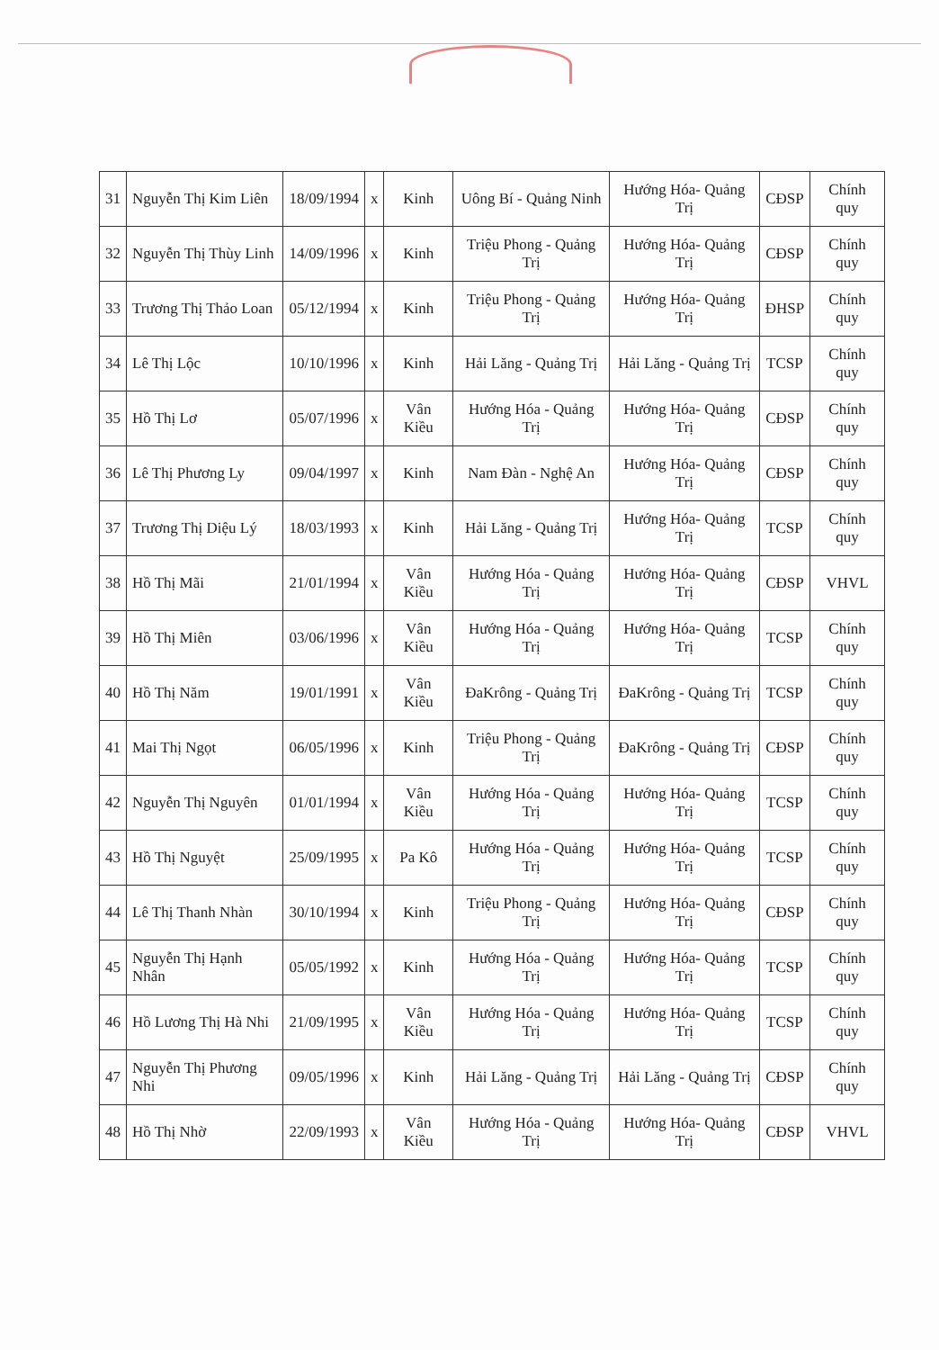| 31 | Nguyễn Thị Kim Liên | 18/09/1994 | x | Kinh | Uông Bí - Quảng Ninh | Hướng Hóa- Quảng Trị | CĐSP | Chính quy |
| 32 | Nguyễn Thị Thùy Linh | 14/09/1996 | x | Kinh | Triệu Phong - Quảng Trị | Hướng Hóa- Quảng Trị | CĐSP | Chính quy |
| 33 | Trương Thị Thảo Loan | 05/12/1994 | x | Kinh | Triệu Phong - Quảng Trị | Hướng Hóa- Quảng Trị | ĐHSP | Chính quy |
| 34 | Lê Thị Lộc | 10/10/1996 | x | Kinh | Hải Lăng - Quảng Trị | Hải Lăng - Quảng Trị | TCSP | Chính quy |
| 35 | Hồ Thị Lơ | 05/07/1996 | x | Vân Kiều | Hướng Hóa - Quảng Trị | Hướng Hóa- Quảng Trị | CĐSP | Chính quy |
| 36 | Lê Thị Phương Ly | 09/04/1997 | x | Kinh | Nam Đàn - Nghệ An | Hướng Hóa- Quảng Trị | CĐSP | Chính quy |
| 37 | Trương Thị Diệu Lý | 18/03/1993 | x | Kinh | Hải Lăng - Quảng Trị | Hướng Hóa- Quảng Trị | TCSP | Chính quy |
| 38 | Hồ Thị Mãi | 21/01/1994 | x | Vân Kiều | Hướng Hóa - Quảng Trị | Hướng Hóa- Quảng Trị | CĐSP | VHVL |
| 39 | Hồ Thị Miên | 03/06/1996 | x | Vân Kiều | Hướng Hóa - Quảng Trị | Hướng Hóa- Quảng Trị | TCSP | Chính quy |
| 40 | Hồ Thị Năm | 19/01/1991 | x | Vân Kiều | ĐaKrông - Quảng Trị | ĐaKrông - Quảng Trị | TCSP | Chính quy |
| 41 | Mai Thị Ngọt | 06/05/1996 | x | Kinh | Triệu Phong - Quảng Trị | ĐaKrông - Quảng Trị | CĐSP | Chính quy |
| 42 | Nguyễn Thị Nguyên | 01/01/1994 | x | Vân Kiều | Hướng Hóa - Quảng Trị | Hướng Hóa- Quảng Trị | TCSP | Chính quy |
| 43 | Hồ Thị Nguyệt | 25/09/1995 | x | Pa Kô | Hướng Hóa - Quảng Trị | Hướng Hóa- Quảng Trị | TCSP | Chính quy |
| 44 | Lê Thị Thanh Nhàn | 30/10/1994 | x | Kinh | Triệu Phong - Quảng Trị | Hướng Hóa- Quảng Trị | CĐSP | Chính quy |
| 45 | Nguyễn Thị Hạnh Nhân | 05/05/1992 | x | Kinh | Hướng Hóa - Quảng Trị | Hướng Hóa- Quảng Trị | TCSP | Chính quy |
| 46 | Hồ Lương Thị Hà Nhi | 21/09/1995 | x | Vân Kiều | Hướng Hóa - Quảng Trị | Hướng Hóa- Quảng Trị | TCSP | Chính quy |
| 47 | Nguyễn Thị Phương Nhi | 09/05/1996 | x | Kinh | Hải Lăng - Quảng Trị | Hải Lăng - Quảng Trị | CĐSP | Chính quy |
| 48 | Hồ Thị Nhờ | 22/09/1993 | x | Vân Kiều | Hướng Hóa - Quảng Trị | Hướng Hóa- Quảng Trị | CĐSP | VHVL |